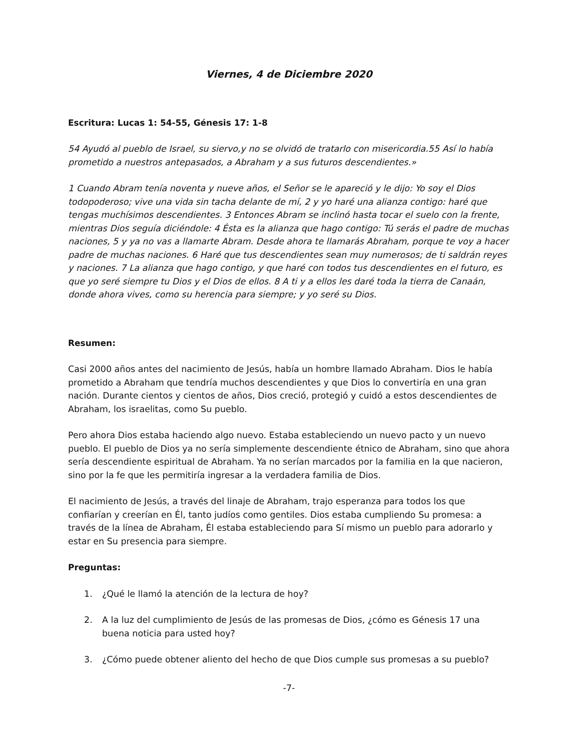Viernes, 4 de Diciembre 2020
Escritura: Lucas 1: 54-55, Génesis 17: 1-8
54 Ayudó al pueblo de Israel, su siervo,y no se olvidó de tratarlo con misericordia.55 Así lo había prometido a nuestros antepasados, a Abraham y a sus futuros descendientes.»
1 Cuando Abram tenía noventa y nueve años, el Señor se le apareció y le dijo: Yo soy el Dios todopoderoso; vive una vida sin tacha delante de mí, 2 y yo haré una alianza contigo: haré que tengas muchísimos descendientes. 3 Entonces Abram se inclinó hasta tocar el suelo con la frente, mientras Dios seguía diciéndole: 4 Ésta es la alianza que hago contigo: Tú serás el padre de muchas naciones, 5 y ya no vas a llamarte Abram. Desde ahora te llamarás Abraham, porque te voy a hacer padre de muchas naciones. 6 Haré que tus descendientes sean muy numerosos; de ti saldrán reyes y naciones. 7 La alianza que hago contigo, y que haré con todos tus descendientes en el futuro, es que yo seré siempre tu Dios y el Dios de ellos. 8 A ti y a ellos les daré toda la tierra de Canaán, donde ahora vives, como su herencia para siempre; y yo seré su Dios.
Resumen:
Casi 2000 años antes del nacimiento de Jesús, había un hombre llamado Abraham. Dios le había prometido a Abraham que tendría muchos descendientes y que Dios lo convertiría en una gran nación. Durante cientos y cientos de años, Dios creció, protegió y cuidó a estos descendientes de Abraham, los israelitas, como Su pueblo.
Pero ahora Dios estaba haciendo algo nuevo. Estaba estableciendo un nuevo pacto y un nuevo pueblo. El pueblo de Dios ya no sería simplemente descendiente étnico de Abraham, sino que ahora sería descendiente espiritual de Abraham. Ya no serían marcados por la familia en la que nacieron, sino por la fe que les permitiría ingresar a la verdadera familia de Dios.
El nacimiento de Jesús, a través del linaje de Abraham, trajo esperanza para todos los que confiarían y creerían en Él, tanto judíos como gentiles. Dios estaba cumpliendo Su promesa: a través de la línea de Abraham, Él estaba estableciendo para Sí mismo un pueblo para adorarlo y estar en Su presencia para siempre.
Preguntas:
1. ¿Qué le llamó la atención de la lectura de hoy?
2. A la luz del cumplimiento de Jesús de las promesas de Dios, ¿cómo es Génesis 17 una buena noticia para usted hoy?
3. ¿Cómo puede obtener aliento del hecho de que Dios cumple sus promesas a su pueblo?
-7-